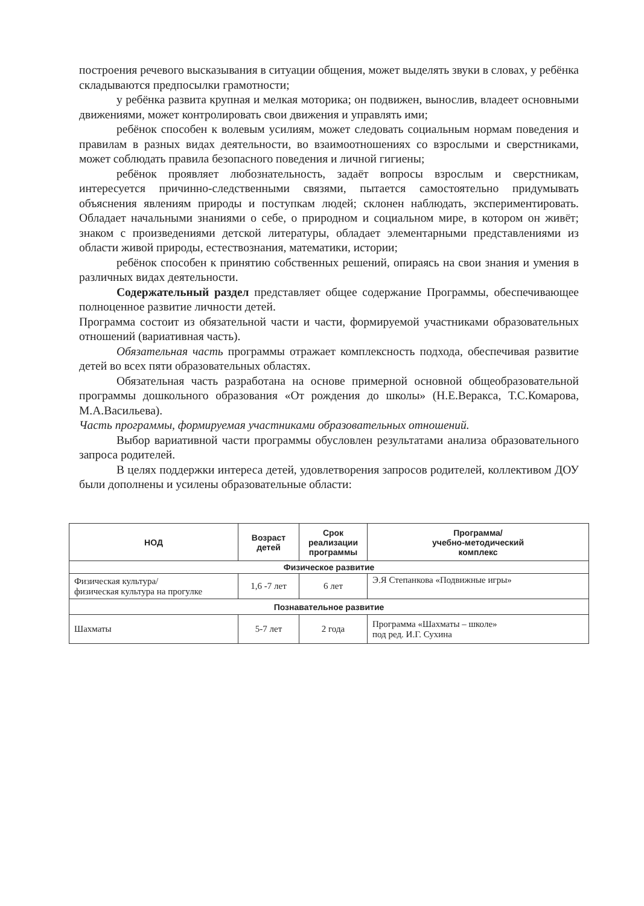построения речевого высказывания в ситуации общения, может выделять звуки в словах, у ребёнка складываются предпосылки грамотности;
у ребёнка развита крупная и мелкая моторика; он подвижен, вынослив, владеет основными движениями, может контролировать свои движения и управлять ими;
ребёнок способен к волевым усилиям, может следовать социальным нормам поведения и правилам в разных видах деятельности, во взаимоотношениях со взрослыми и сверстниками, может соблюдать правила безопасного поведения и личной гигиены;
ребёнок проявляет любознательность, задаёт вопросы взрослым и сверстникам, интересуется причинно-следственными связями, пытается самостоятельно придумывать объяснения явлениям природы и поступкам людей; склонен наблюдать, экспериментировать. Обладает начальными знаниями о себе, о природном и социальном мире, в котором он живёт; знаком с произведениями детской литературы, обладает элементарными представлениями из области живой природы, естествознания, математики, истории;
ребёнок способен к принятию собственных решений, опираясь на свои знания и умения в различных видах деятельности.
Содержательный раздел представляет общее содержание Программы, обеспечивающее полноценное развитие личности детей.
Программа состоит из обязательной части и части, формируемой участниками образовательных отношений (вариативная часть).
Обязательная часть программы отражает комплексность подхода, обеспечивая развитие детей во всех пяти образовательных областях.
Обязательная часть разработана на основе примерной основной общеобразовательной программы дошкольного образования «От рождения до школы» (Н.Е.Веракса, Т.С.Комарова, М.А.Васильева).
Часть программы, формируемая участниками образовательных отношений.
Выбор вариативной части программы обусловлен результатами анализа образовательного запроса родителей.
В целях поддержки интереса детей, удовлетворения запросов родителей, коллективом ДОУ были дополнены и усилены образовательные области:
| НОД | Возраст детей | Срок реализации программы | Программа/ учебно-методический комплекс |
| --- | --- | --- | --- |
| Физическое развитие | | | |
| Физическая культура/ физическая культура на прогулке | 1,6 -7 лет | 6 лет | Э.Я Степанкова «Подвижные игры» |
| Познавательное развитие | | | |
| Шахматы | 5-7 лет | 2 года | Программа «Шахматы – школе» под ред. И.Г. Сухина |